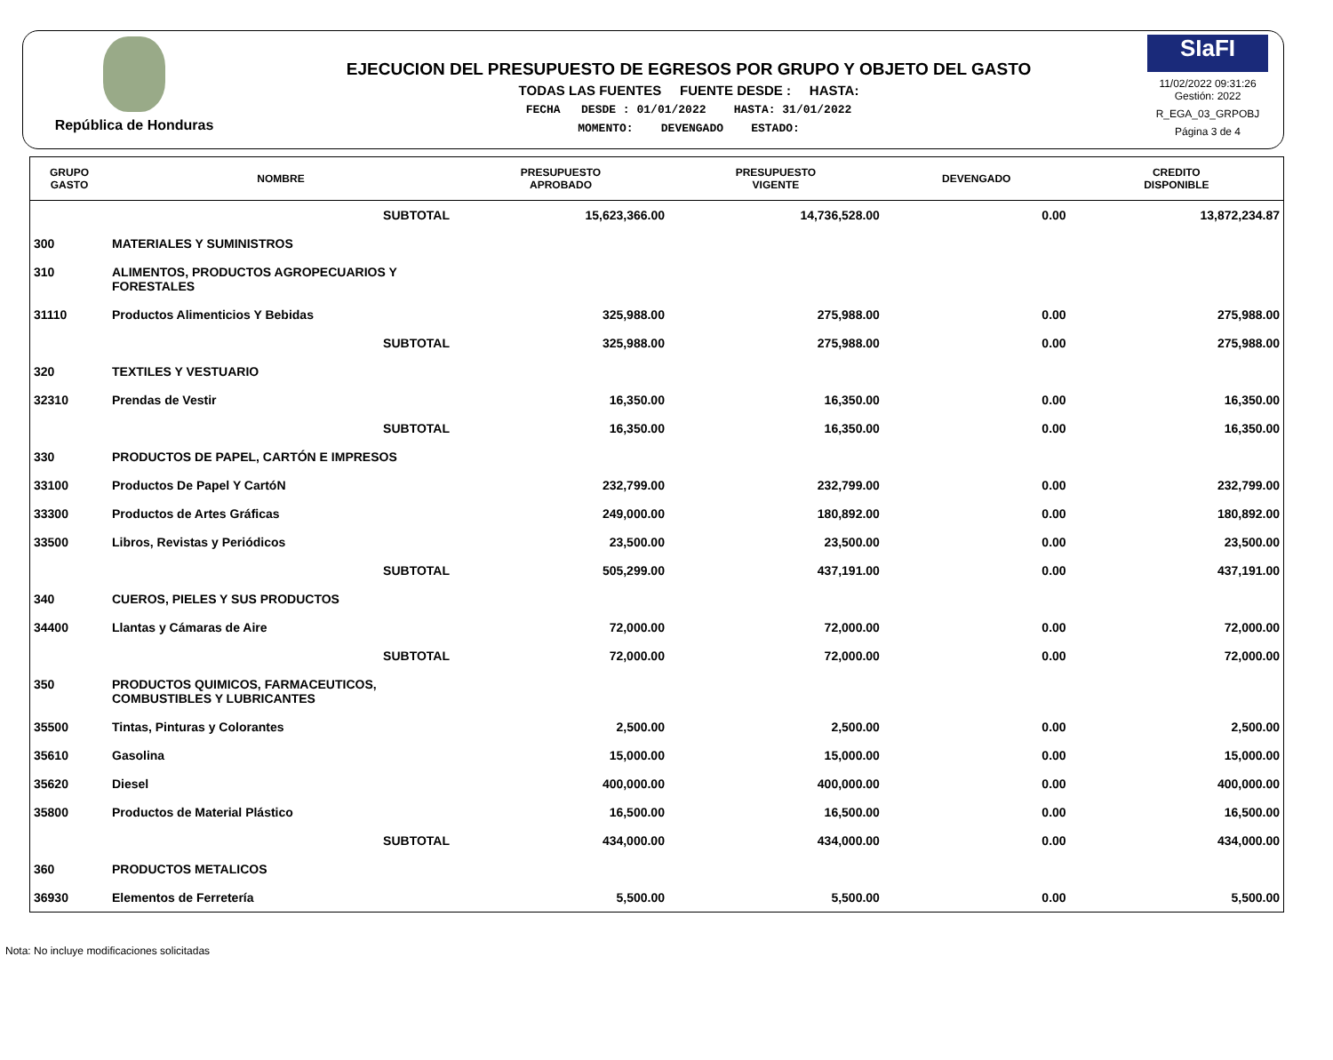República de Honduras
EJECUCION DEL PRESUPUESTO DE EGRESOS POR GRUPO Y OBJETO DEL GASTO
TODAS LAS FUENTES FUENTE DESDE : HASTA:
FECHA DESDE : 01/01/2022 HASTA: 31/01/2022
MOMENTO: DEVENGADO ESTADO:
SIaFI
11/02/2022 09:31:26
Gestión: 2022
R_EGA_03_GRPOBJ
Página 3 de 4
| GRUPO GASTO | NOMBRE | PRESUPUESTO APROBADO | PRESUPUESTO VIGENTE | DEVENGADO | CREDITO DISPONIBLE |
| --- | --- | --- | --- | --- | --- |
| | SUBTOTAL | 15,623,366.00 | 14,736,528.00 | 0.00 | 13,872,234.87 |
| 300 | MATERIALES Y SUMINISTROS | | | | |
| 310 | ALIMENTOS, PRODUCTOS AGROPECUARIOS Y FORESTALES | | | | |
| 31110 | Productos Alimenticios Y Bebidas | 325,988.00 | 275,988.00 | 0.00 | 275,988.00 |
| | SUBTOTAL | 325,988.00 | 275,988.00 | 0.00 | 275,988.00 |
| 320 | TEXTILES Y VESTUARIO | | | | |
| 32310 | Prendas de Vestir | 16,350.00 | 16,350.00 | 0.00 | 16,350.00 |
| | SUBTOTAL | 16,350.00 | 16,350.00 | 0.00 | 16,350.00 |
| 330 | PRODUCTOS DE PAPEL, CARTÓN E IMPRESOS | | | | |
| 33100 | Productos De Papel Y CartóN | 232,799.00 | 232,799.00 | 0.00 | 232,799.00 |
| 33300 | Productos de Artes Gráficas | 249,000.00 | 180,892.00 | 0.00 | 180,892.00 |
| 33500 | Libros, Revistas y Periódicos | 23,500.00 | 23,500.00 | 0.00 | 23,500.00 |
| | SUBTOTAL | 505,299.00 | 437,191.00 | 0.00 | 437,191.00 |
| 340 | CUEROS, PIELES Y SUS PRODUCTOS | | | | |
| 34400 | Llantas y Cámaras de Aire | 72,000.00 | 72,000.00 | 0.00 | 72,000.00 |
| | SUBTOTAL | 72,000.00 | 72,000.00 | 0.00 | 72,000.00 |
| 350 | PRODUCTOS QUIMICOS, FARMACEUTICOS, COMBUSTIBLES Y LUBRICANTES | | | | |
| 35500 | Tintas, Pinturas y Colorantes | 2,500.00 | 2,500.00 | 0.00 | 2,500.00 |
| 35610 | Gasolina | 15,000.00 | 15,000.00 | 0.00 | 15,000.00 |
| 35620 | Diesel | 400,000.00 | 400,000.00 | 0.00 | 400,000.00 |
| 35800 | Productos de Material Plástico | 16,500.00 | 16,500.00 | 0.00 | 16,500.00 |
| | SUBTOTAL | 434,000.00 | 434,000.00 | 0.00 | 434,000.00 |
| 360 | PRODUCTOS METALICOS | | | | |
| 36930 | Elementos de Ferretería | 5,500.00 | 5,500.00 | 0.00 | 5,500.00 |
Nota: No incluye modificaciones solicitadas